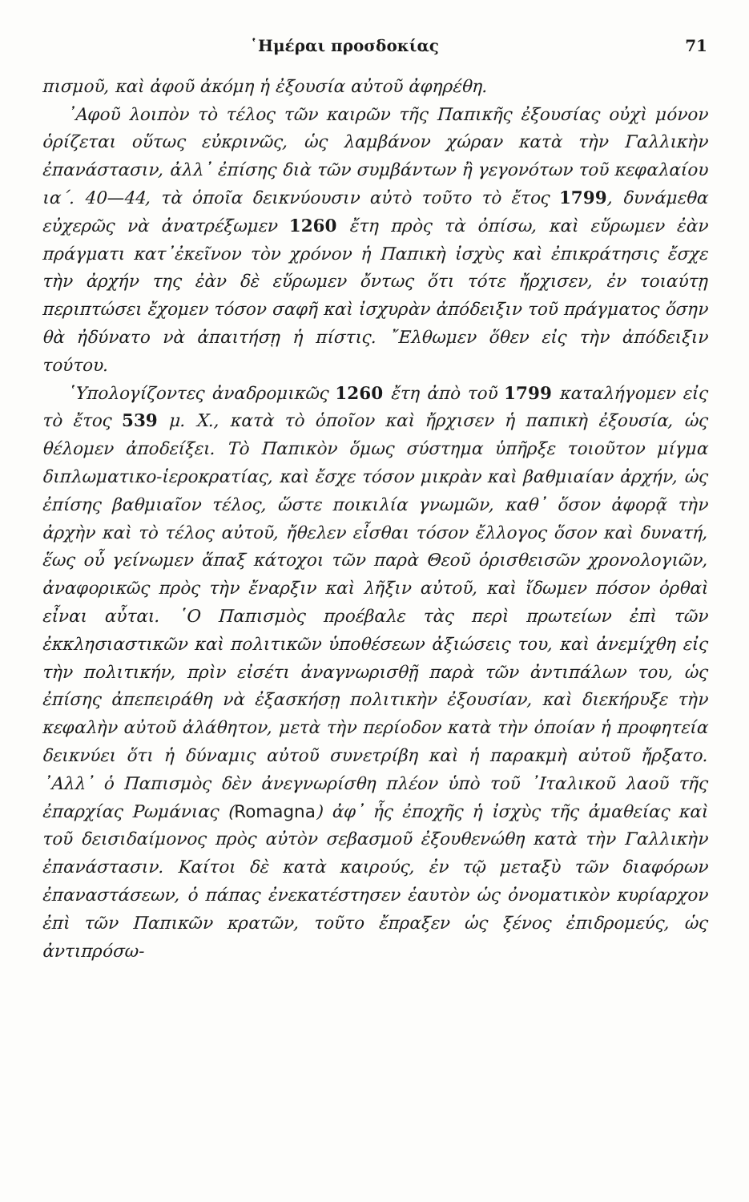῾Ημέραι προσδοκίας 71
πισμοῦ, καὶ ἀφοῦ ἀκόμη ἡ ἐξουσία αὐτοῦ ἀφηρέθη.
᾽Αφοῦ λοιπὸν τὸ τέλος τῶν καιρῶν τῆς Παπικῆς ἐξουσίας οὐχὶ μόνον ὁρίζεται οὕτως εὐκρινῶς, ὡς λαμβάνον χώραν κατὰ τὴν Γαλλικὴν ἐπανάστασιν, ἀλλ᾽ ἐπίσης διὰ τῶν συμβάντων ἢ γεγονότων τοῦ κεφαλαίου ια΄. 40—44, τὰ ὁποῖα δεικνύουσιν αὐτὸ τοῦτο τὸ ἔτος 1799, δυνάμεθα εὐχερῶς νὰ ἀνατρέξωμεν 1260 ἔτη πρὸς τὰ ὀπίσω, καὶ εὕρωμεν ἐὰν πράγματι κατ᾽ἐκεῖνον τὸν χρόνον ἡ Παπικὴ ἰσχὺς καὶ ἐπικράτησις ἔσχε τὴν ἀρχήν της ἐὰν δὲ εὕρωμεν ὄντως ὅτι τότε ἤρχισεν, ἐν τοιαύτῃ περιπτώσει ἔχομεν τόσον σαφῆ καὶ ἰσχυρὰν ἀπόδειξιν τοῦ πράγματος ὅσην θὰ ἠδύνατο νὰ ἀπαιτήσῃ ἡ πίστις. ῎Ελθωμεν ὅθεν εἰς τὴν ἀπόδειξιν τούτου.
῾Υπολογίζοντες ἀναδρομικῶς 1260 ἔτη ἀπὸ τοῦ 1799 καταλήγομεν εἰς τὸ ἔτος 539 μ. Χ., κατὰ τὸ ὁποῖον καὶ ἤρχισεν ἡ παπικὴ ἐξουσία, ὡς θέλομεν ἀποδείξει. Τὸ Παπικὸν ὅμως σύστημα ὑπῆρξε τοιοῦτον μίγμα διπλωματικο-ἱεροκρατίας, καὶ ἔσχε τόσον μικρὰν καὶ βαθμιαίαν ἀρχήν, ὡς ἐπίσης βαθμιαῖον τέλος, ὥστε ποικιλία γνωμῶν, καθ᾽ ὅσον ἀφορᾷ τὴν ἀρχὴν καὶ τὸ τέλος αὐτοῦ, ἤθελεν εἶσθαι τόσον ἔλλογος ὅσον καὶ δυνατή, ἕως οὗ γείνωμεν ἅπαξ κάτοχοι τῶν παρὰ Θεοῦ ὁρισθεισῶν χρονολογιῶν, ἀναφορικῶς πρὸς τὴν ἔναρξιν καὶ λῆξιν αὐτοῦ, καὶ ἴδωμεν πόσον ὀρθαὶ εἶναι αὗται. ῾Ο Παπισμὸς προέβαλε τὰς περὶ πρωτείων ἐπὶ τῶν ἐκκλησιαστικῶν καὶ πολιτικῶν ὑποθέσεων ἀξιώσεις του, καὶ ἀνεμίχθη εἰς τὴν πολιτικήν, πρὶν εἰσέτι ἀναγνωρισθῇ παρὰ τῶν ἀντιπάλων του, ὡς ἐπίσης ἀπεπειράθη νὰ ἐξασκήσῃ πολιτικὴν ἐξουσίαν, καὶ διεκήρυξε τὴν κεφαλὴν αὐτοῦ ἀλάθητον, μετὰ τὴν περίοδον κατὰ τὴν ὁποίαν ἡ προφητεία δεικνύει ὅτι ἡ δύναμις αὐτοῦ συνετρίβη καὶ ἡ παρακμὴ αὐτοῦ ἤρξατο. ᾽Αλλ᾽ ὁ Παπισμὸς δὲν ἀνεγνωρίσθη πλέον ὑπὸ τοῦ ᾽Ιταλικοῦ λαοῦ τῆς ἐπαρχίας Ρωμάνιας (Romagna) ἀφ᾽ ἧς ἐποχῆς ἡ ἰσχὺς τῆς ἀμαθείας καὶ τοῦ δεισιδαίμονος πρὸς αὐτὸν σεβασμοῦ ἐξουθενώθη κατὰ τὴν Γαλλικὴν ἐπανάστασιν. Καίτοι δὲ κατὰ καιρούς, ἐν τῷ μεταξὺ τῶν διαφόρων ἐπαναστάσεων, ὁ πάπας ἐνεκατέστησεν ἑαυτὸν ὡς ὀνοματικὸν κυρίαρχον ἐπὶ τῶν Παπικῶν κρατῶν, τοῦτο ἔπραξεν ὡς ξένος ἐπιδρομεύς, ὡς ἀντιπρόσω-